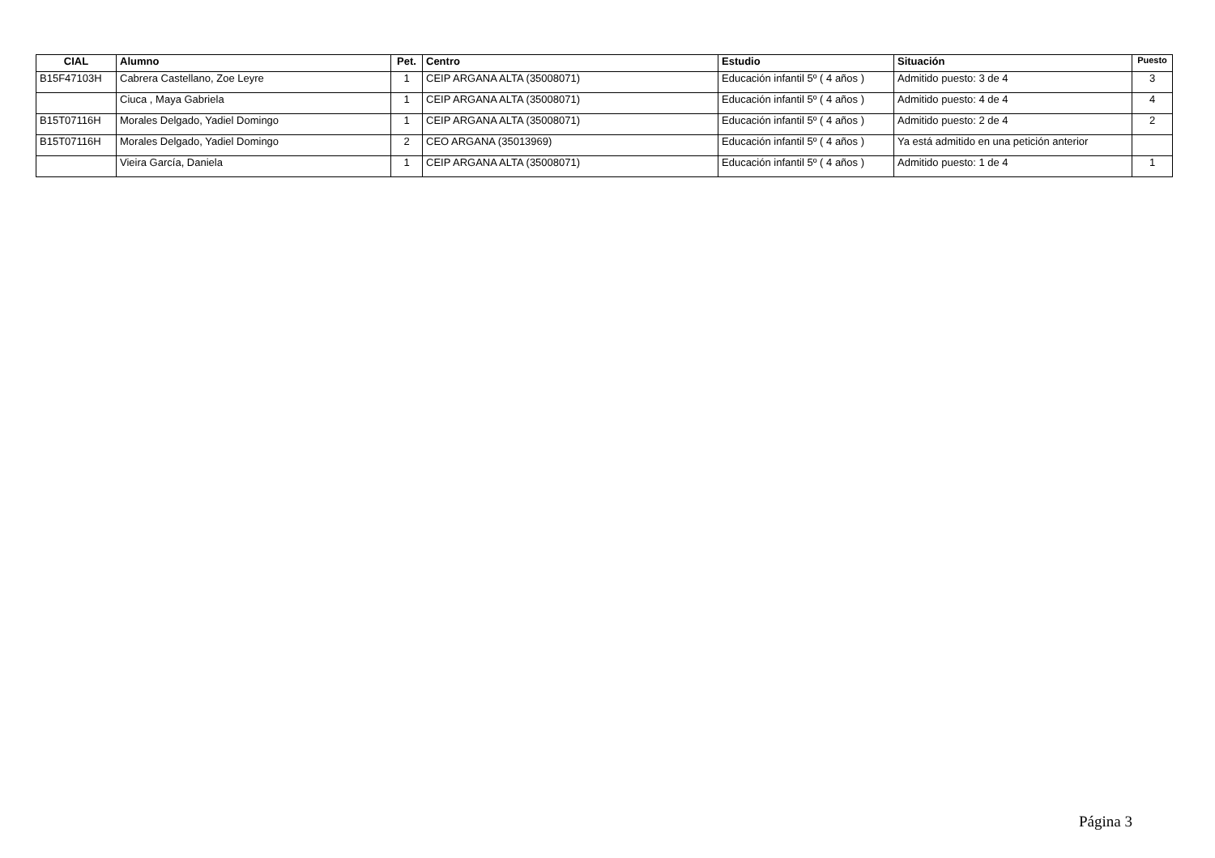| CIAL | Alumno | Pet. | Centro | Estudio | Situación | Puesto |
| --- | --- | --- | --- | --- | --- | --- |
| B15F47103H | Cabrera Castellano, Zoe Leyre | 1 | CEIP ARGANA ALTA (35008071) | Educación infantil 5º ( 4 años ) | Admitido puesto: 3 de 4 | 3 |
| | Ciuca , Maya Gabriela | 1 | CEIP ARGANA ALTA (35008071) | Educación infantil 5º ( 4 años ) | Admitido puesto: 4 de 4 | 4 |
| B15T07116H | Morales Delgado, Yadiel Domingo | 1 | CEIP ARGANA ALTA (35008071) | Educación infantil 5º ( 4 años ) | Admitido puesto: 2 de 4 | 2 |
| B15T07116H | Morales Delgado, Yadiel Domingo | 2 | CEO ARGANA (35013969) | Educación infantil 5º ( 4 años ) | Ya está admitido en una petición anterior | |
| | Vieira García, Daniela | 1 | CEIP ARGANA ALTA (35008071) | Educación infantil 5º ( 4 años ) | Admitido puesto: 1 de 4 | 1 |
Página 3